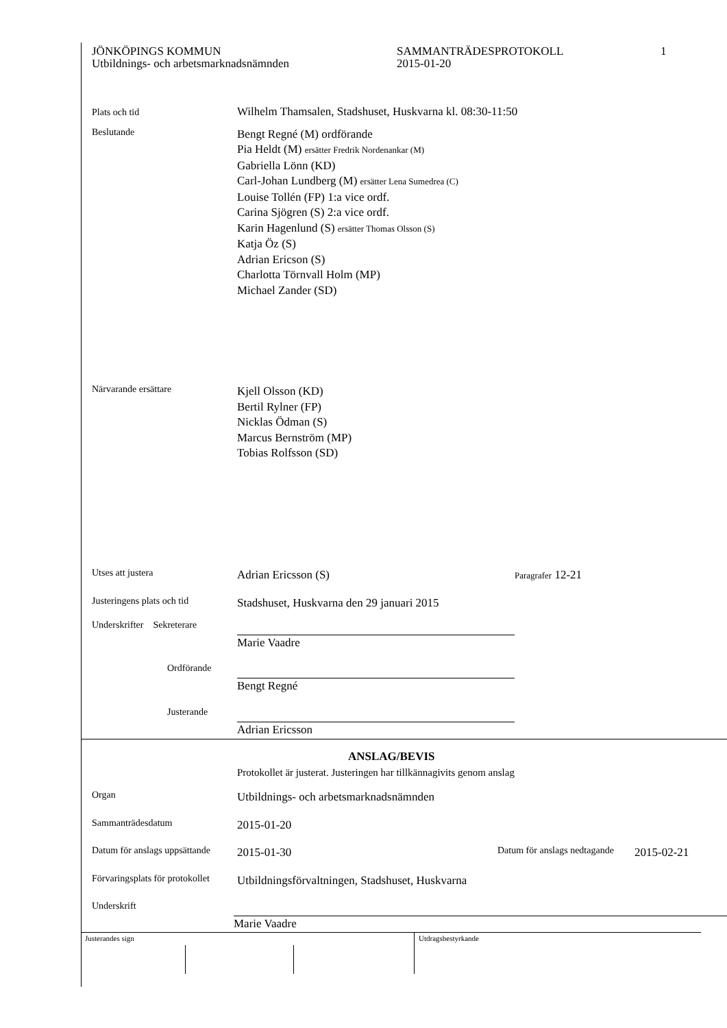JÖNKÖPINGS KOMMUN
Utbildnings- och arbetsmarknadsnämnden
SAMMANTRÄDESPROTOKOLL
2015-01-20
1
Plats och tid
Wilhelm Thamsalen, Stadshuset, Huskvarna kl. 08:30-11:50
Beslutande
Bengt Regné (M) ordförande
Pia Heldt (M) ersätter Fredrik Nordenankar (M)
Gabriella Lönn (KD)
Carl-Johan Lundberg (M) ersätter Lena Sumedrea (C)
Louise Tollén (FP) 1:a vice ordf.
Carina Sjögren (S) 2:a vice ordf.
Karin Hagenlund (S) ersätter Thomas Olsson (S)
Katja Öz (S)
Adrian Ericson (S)
Charlotta Törnvall Holm (MP)
Michael Zander (SD)
Närvarande ersättare
Kjell Olsson (KD)
Bertil Rylner (FP)
Nicklas Ödman (S)
Marcus Bernström (MP)
Tobias Rolfsson (SD)
Utses att justera
Adrian Ericsson (S)
Paragrafer 12-21
Justeringens plats och tid
Stadshuset, Huskvarna den 29 januari 2015
Underskrifter Sekreterare
Marie Vaadre
Ordförande
Bengt Regné
Justerande
Adrian Ericsson
ANSLAG/BEVIS
Protokollet är justerat. Justeringen har tillkännagivits genom anslag
Organ
Utbildnings- och arbetsmarknadsnämnden
Sammanträdesdatum
2015-01-20
Datum för anslags uppsättande
2015-01-30
Datum för anslags nedtagande
2015-02-21
Förvaringsplats för protokollet
Utbildningsförvaltningen, Stadshuset, Huskvarna
Underskrift
Marie Vaadre
Justerandes sign Utdragsbestyrkande